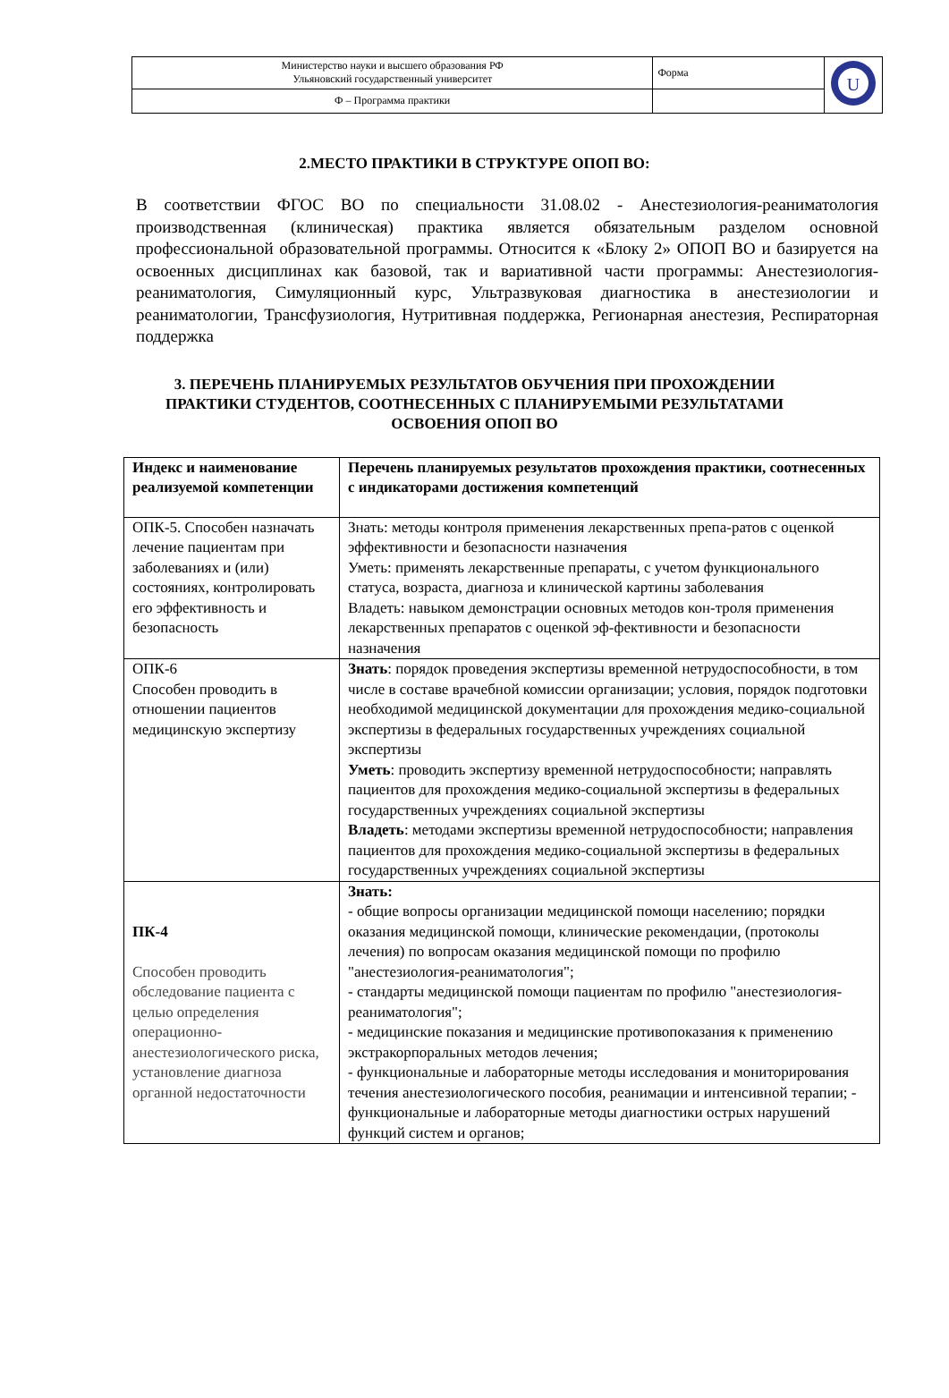| Министерство науки и высшего образования РФ Ульяновский государственный университет | Форма | U |
| Ф – Программа практики | | |
2.МЕСТО ПРАКТИКИ В СТРУКТУРЕ ОПОП ВО:
В соответствии ФГОС ВО по специальности 31.08.02 - Анестезиология-реаниматология производственная (клиническая) практика является обязательным разделом основной профессиональной образовательной программы. Относится к «Блоку 2» ОПОП ВО и базируется на освоенных дисциплинах как базовой, так и вариативной части программы: Анестезиология-реаниматология, Симуляционный курс, Ультразвуковая диагностика в анестезиологии и реаниматологии, Трансфузиология, Нутритивная поддержка, Регионарная анестезия, Респираторная поддержка
3. ПЕРЕЧЕНЬ ПЛАНИРУЕМЫХ РЕЗУЛЬТАТОВ ОБУЧЕНИЯ ПРИ ПРОХОЖДЕНИИ
ПРАКТИКИ СТУДЕНТОВ, СООТНЕСЕННЫХ С ПЛАНИРУЕМЫМИ РЕЗУЛЬТАТАМИ
ОСВОЕНИЯ ОПОП ВО
| Индекс и наименование реализуемой компетенции | Перечень планируемых результатов прохождения практики, соотнесенных с индикаторами достижения компетенций |
| --- | --- |
| ОПК-5. Способен назначать лечение пациентам при заболеваниях и (или) состояниях, контролировать его эффективность и безопасность | Знать: методы контроля применения лекарственных препа-ратов с оценкой эффективности и безопасности назначения Уметь: применять лекарственные препараты, с учетом функционального статуса, возраста, диагноза и клинической картины заболевания Владеть: навыком демонстрации основных методов кон-троля применения лекарственных препаратов с оценкой эф-фективности и безопасности назначения |
| ОПК-6 Способен проводить в отношении пациентов медицинскую экспертизу | Знать : порядок проведения экспертизы временной нетрудоспособности, в том числе в составе врачебной комиссии организации; условия, порядок подготовки необходимой медицинской документации для прохождения медико-социальной экспертизы в федеральных государственных учреждениях социальной экспертизы Уметь : проводить экспертизу временной нетрудоспособности; направлять пациентов для прохождения медико-социальной экспертизы в федеральных государственных учреждениях социальной экспертизы Владеть : методами экспертизы временной нетрудоспособности; направления пациентов для прохождения медико-социальной экспертизы в федеральных государственных учреждениях социальной экспертизы |
| ПК-4 Способен проводить обследование пациента с целью определения операционно-анестезиологического риска, установление диагноза органной недостаточности | Знать: - общие вопросы организации медицинской помощи населению; порядки оказания медицинской помощи, клинические рекомендации, (протоколы лечения) по вопросам оказания медицинской помощи по профилю "анестезиология-реаниматология"; - стандарты медицинской помощи пациентам по профилю "анестезиология-реаниматология"; - медицинские показания и медицинские противопоказания к применению экстракорпоральных методов лечения; - функциональные и лабораторные методы исследования и мониторирования течения анестезиологического пособия, реанимации и интенсивной терапии; - функциональные и лабораторные методы диагностики острых нарушений функций систем и органов; |